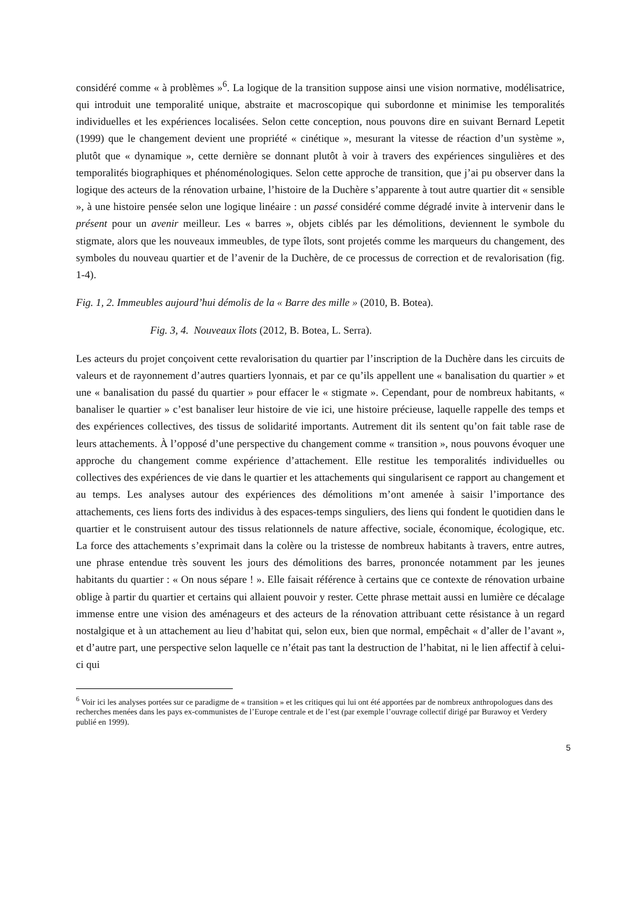considéré comme « à problèmes »<sup>6</sup>. La logique de la transition suppose ainsi une vision normative, modélisatrice, qui introduit une temporalité unique, abstraite et macroscopique qui subordonne et minimise les temporalités individuelles et les expériences localisées. Selon cette conception, nous pouvons dire en suivant Bernard Lepetit (1999) que le changement devient une propriété « cinétique », mesurant la vitesse de réaction d’un système », plutôt que « dynamique », cette dernière se donnant plutôt à voir à travers des expériences singulières et des temporalités biographiques et phénoménologiques. Selon cette approche de transition, que j’ai pu observer dans la logique des acteurs de la rénovation urbaine, l’histoire de la Duchère s’apparente à tout autre quartier dit « sensible », à une histoire pensée selon une logique linéaire : un passé considéré comme dégradé invite à intervenir dans le présent pour un avenir meilleur. Les « barres », objets ciblés par les démolitions, deviennent le symbole du stigmate, alors que les nouveaux immeubles, de type îlots, sont projetés comme les marqueurs du changement, des symboles du nouveau quartier et de l’avenir de la Duchère, de ce processus de correction et de revalorisation (fig. 1-4).
Fig. 1, 2. Immeubles aujourd’hui démolis de la « Barre des mille » (2010, B. Botea).
Fig. 3, 4. Nouveaux îlots (2012, B. Botea, L. Serra).
Les acteurs du projet conçoivent cette revalorisation du quartier par l’inscription de la Duchère dans les circuits de valeurs et de rayonnement d’autres quartiers lyonnais, et par ce qu’ils appellent une « banalisation du quartier » et une « banalisation du passé du quartier » pour effacer le « stigmate ». Cependant, pour de nombreux habitants, « banaliser le quartier » c’est banaliser leur histoire de vie ici, une histoire précieuse, laquelle rappelle des temps et des expériences collectives, des tissus de solidarité importants. Autrement dit ils sentent qu’on fait table rase de leurs attachements. À l’opposé d’une perspective du changement comme « transition », nous pouvons évoquer une approche du changement comme expérience d’attachement. Elle restitue les temporalités individuelles ou collectives des expériences de vie dans le quartier et les attachements qui singularisent ce rapport au changement et au temps. Les analyses autour des expériences des démolitions m’ont amenée à saisir l’importance des attachements, ces liens forts des individus à des espaces-temps singuliers, des liens qui fondent le quotidien dans le quartier et le construisent autour des tissus relationnels de nature affective, sociale, économique, écologique, etc. La force des attachements s’exprimait dans la colère ou la tristesse de nombreux habitants à travers, entre autres, une phrase entendue très souvent les jours des démolitions des barres, prononcée notamment par les jeunes habitants du quartier : « On nous sépare ! ». Elle faisait référence à certains que ce contexte de rénovation urbaine oblige à partir du quartier et certains qui allaient pouvoir y rester. Cette phrase mettait aussi en lumière ce décalage immense entre une vision des aménageurs et des acteurs de la rénovation attribuant cette résistance à un regard nostalgique et à un attachement au lieu d’habitat qui, selon eux, bien que normal, empêchait « d’aller de l’avant », et d’autre part, une perspective selon laquelle ce n’était pas tant la destruction de l’habitat, ni le lien affectif à celui-ci qui
<sup>6</sup> Voir ici les analyses portées sur ce paradigme de « transition » et les critiques qui lui ont été apportées par de nombreux anthropologues dans des recherches menées dans les pays ex-communistes de l’Europe centrale et de l’est (par exemple l’ouvrage collectif dirigé par Burawoy et Verdery publié en 1999).
5